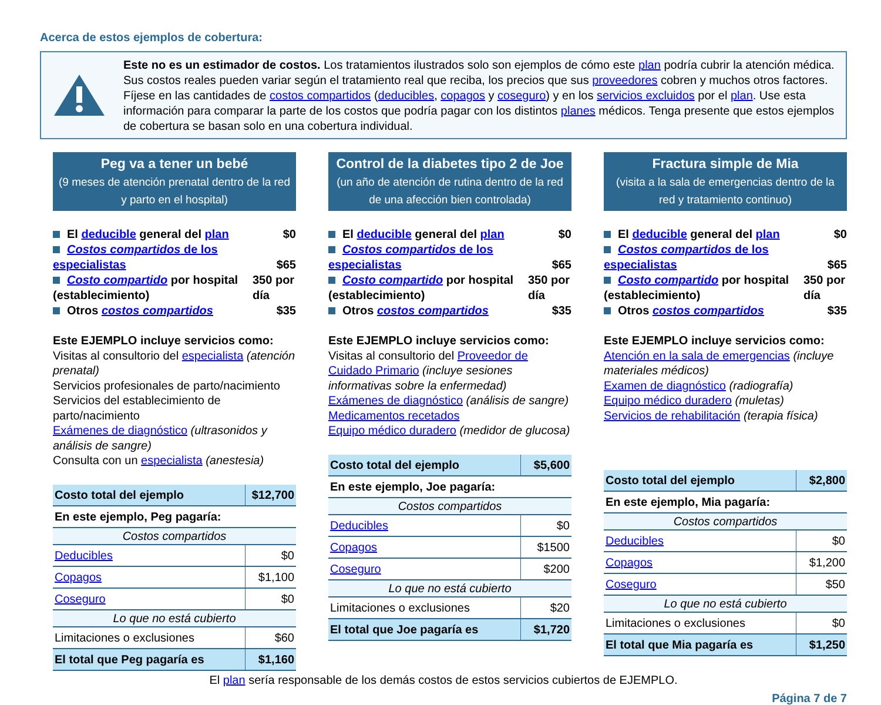Acerca de estos ejemplos de cobertura:
Este no es un estimador de costos. Los tratamientos ilustrados solo son ejemplos de cómo este plan podría cubrir la atención médica. Sus costos reales pueden variar según el tratamiento real que reciba, los precios que sus proveedores cobren y muchos otros factores. Fíjese en las cantidades de costos compartidos (deducibles, copagos y coseguro) y en los servicios excluidos por el plan. Use esta información para comparar la parte de los costos que podría pagar con los distintos planes médicos. Tenga presente que estos ejemplos de cobertura se basan solo en una cobertura individual.
Peg va a tener un bebé
(9 meses de atención prenatal dentro de la red y parto en el hospital)
El deducible general del plan $0
Costos compartidos de los especialistas $65
Costo compartido por hospital (establecimiento) 350 por día
Otros costos compartidos $35
Este EJEMPLO incluye servicios como:
Visitas al consultorio del especialista (atención prenatal)
Servicios profesionales de parto/nacimiento
Servicios del establecimiento de parto/nacimiento
Exámenes de diagnóstico (ultrasonidos y análisis de sangre)
Consulta con un especialista (anestesia)
| Costo total del ejemplo | $12,700 |
| En este ejemplo, Peg pagaría: | |
| Costos compartidos | |
| Deducibles | $0 |
| Copagos | $1,100 |
| Coseguro | $0 |
| Lo que no está cubierto | |
| Limitaciones o exclusiones | $60 |
| El total que Peg pagaría es | $1,160 |
Control de la diabetes tipo 2 de Joe
(un año de atención de rutina dentro de la red de una afección bien controlada)
El deducible general del plan $0
Costos compartidos de los especialistas $65
Costo compartido por hospital (establecimiento) 350 por día
Otros costos compartidos $35
Este EJEMPLO incluye servicios como:
Visitas al consultorio del Proveedor de Cuidado Primario (incluye sesiones informativas sobre la enfermedad)
Exámenes de diagnóstico (análisis de sangre)
Medicamentos recetados
Equipo médico duradero (medidor de glucosa)
| Costo total del ejemplo | $5,600 |
| En este ejemplo, Joe pagaría: | |
| Costos compartidos | |
| Deducibles | $0 |
| Copagos | $1500 |
| Coseguro | $200 |
| Lo que no está cubierto | |
| Limitaciones o exclusiones | $20 |
| El total que Joe pagaría es | $1,720 |
Fractura simple de Mia
(visita a la sala de emergencias dentro de la red y tratamiento continuo)
El deducible general del plan $0
Costos compartidos de los especialistas $65
Costo compartido por hospital (establecimiento) 350 por día
Otros costos compartidos $35
Este EJEMPLO incluye servicios como:
Atención en la sala de emergencias (incluye materiales médicos)
Examen de diagnóstico (radiografía)
Equipo médico duradero (muletas)
Servicios de rehabilitación (terapia física)
| Costo total del ejemplo | $2,800 |
| En este ejemplo, Mia pagaría: | |
| Costos compartidos | |
| Deducibles | $0 |
| Copagos | $1,200 |
| Coseguro | $50 |
| Lo que no está cubierto | |
| Limitaciones o exclusiones | $0 |
| El total que Mia pagaría es | $1,250 |
El plan sería responsable de los demás costos de estos servicios cubiertos de EJEMPLO.
Página 7 de 7